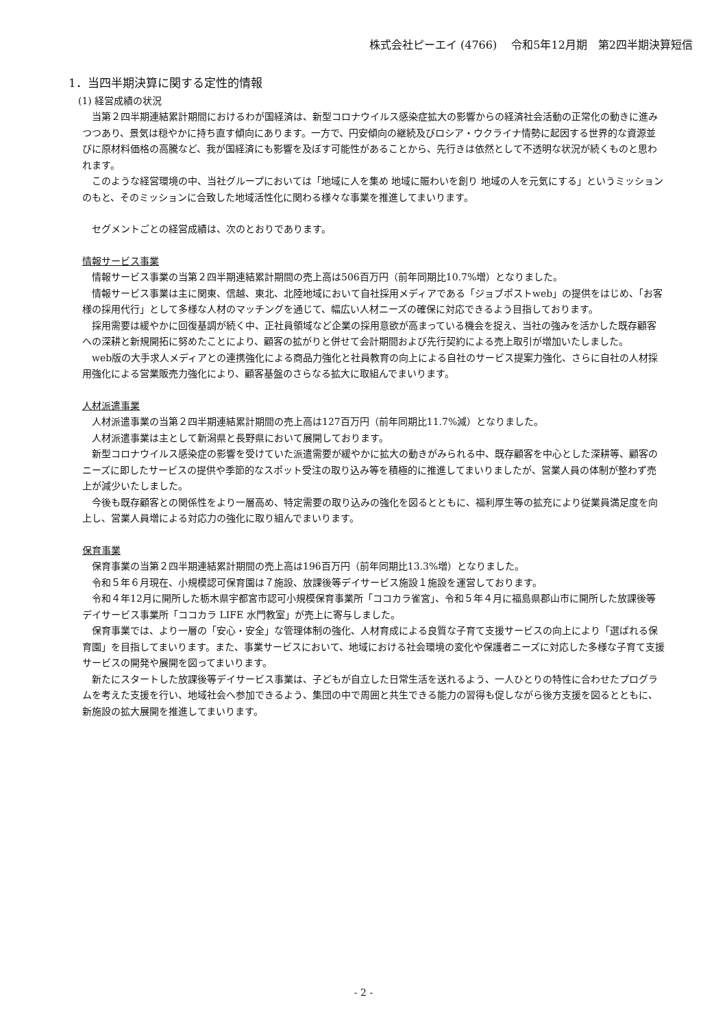株式会社ピーエイ (4766)　 令和5年12月期　第2四半期決算短信
1．当四半期決算に関する定性的情報
(1) 経営成績の状況
当第２四半期連結累計期間におけるわが国経済は、新型コロナウイルス感染症拡大の影響からの経済社会活動の正常化の動きに進みつつあり、景気は穏やかに持ち直す傾向にあります。一方で、円安傾向の継続及びロシア・ウクライナ情勢に起因する世界的な資源並びに原材料価格の高騰など、我が国経済にも影響を及ぼす可能性があることから、先行きは依然として不透明な状況が続くものと思われます。
このような経営環境の中、当社グループにおいては「地域に人を集め 地域に賑わいを創り 地域の人を元気にする」というミッションのもと、そのミッションに合致した地域活性化に関わる様々な事業を推進してまいります。
セグメントごとの経営成績は、次のとおりであります。
情報サービス事業
情報サービス事業の当第２四半期連結累計期間の売上高は506百万円（前年同期比10.7%増）となりました。
情報サービス事業は主に関東、信越、東北、北陸地域において自社採用メディアである「ジョブポストweb」の提供をはじめ、「お客様の採用代行」として多様な人材のマッチングを通じて、幅広い人材ニーズの確保に対応できるよう目指しております。
採用需要は緩やかに回復基調が続く中、正社員領域など企業の採用意欲が高まっている機会を捉え、当社の強みを活かした既存顧客への深耕と新規開拓に努めたことにより、顧客の拡がりと併せて会計期間および先行契約による売上取引が増加いたしました。
web版の大手求人メディアとの連携強化による商品力強化と社員教育の向上による自社のサービス提案力強化、さらに自社の人材採用強化による営業販売力強化により、顧客基盤のさらなる拡大に取組んでまいります。
人材派遣事業
人材派遣事業の当第２四半期連結累計期間の売上高は127百万円（前年同期比11.7%減）となりました。
人材派遣事業は主として新潟県と長野県において展開しております。
新型コロナウイルス感染症の影響を受けていた派遣需要が緩やかに拡大の動きがみられる中、既存顧客を中心とした深耕等、顧客のニーズに即したサービスの提供や季節的なスポット受注の取り込み等を積極的に推進してまいりましたが、営業人員の体制が整わず売上が減少いたしました。
今後も既存顧客との関係性をより一層高め、特定需要の取り込みの強化を図るとともに、福利厚生等の拡充により従業員満足度を向上し、営業人員増による対応力の強化に取り組んでまいります。
保育事業
保育事業の当第２四半期連結累計期間の売上高は196百万円（前年同期比13.3%増）となりました。
令和５年６月現在、小規模認可保育園は７施設、放課後等デイサービス施設１施設を運営しております。
令和４年12月に開所した栃木県宇都宮市認可小規模保育事業所「ココカラ雀宮」、令和５年４月に福島県郡山市に開所した放課後等デイサービス事業所「ココカラ LIFE 水門教室」が売上に寄与しました。
保育事業では、より一層の「安心・安全」な管理体制の強化、人材育成による良質な子育て支援サービスの向上により「選ばれる保育園」を目指してまいります。また、事業サービスにおいて、地域における社会環境の変化や保護者ニーズに対応した多様な子育て支援サービスの開発や展開を図ってまいります。
新たにスタートした放課後等デイサービス事業は、子どもが自立した日常生活を送れるよう、一人ひとりの特性に合わせたプログラムを考えた支援を行い、地域社会へ参加できるよう、集団の中で周囲と共生できる能力の習得も促しながら後方支援を図るとともに、新施設の拡大展開を推進してまいります。
- 2 -